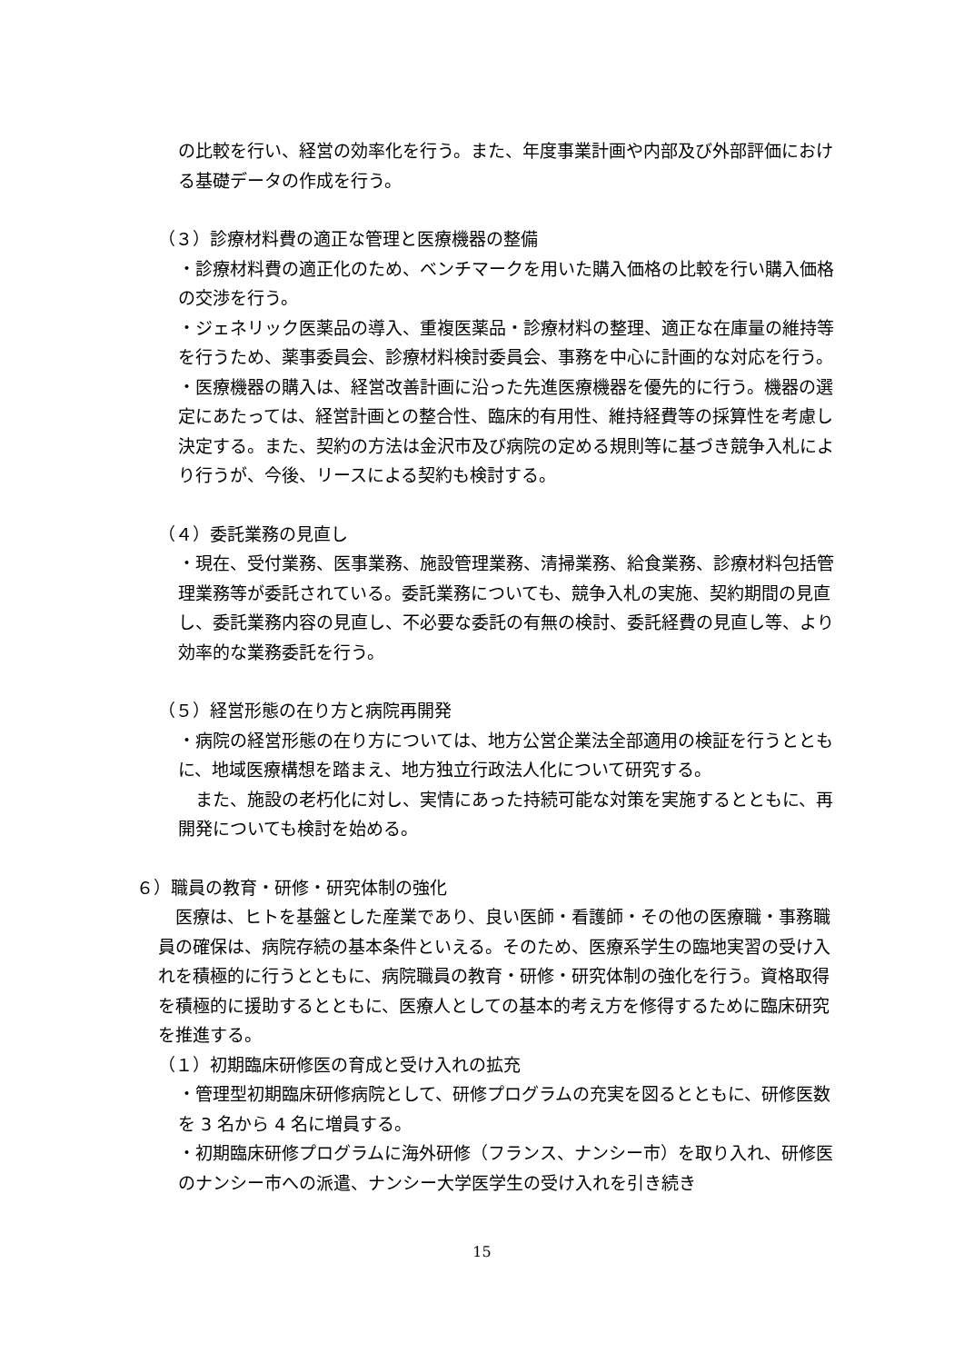の比較を行い、経営の効率化を行う。また、年度事業計画や内部及び外部評価における基礎データの作成を行う。
（３）診療材料費の適正な管理と医療機器の整備
・診療材料費の適正化のため、ベンチマークを用いた購入価格の比較を行い購入価格の交渉を行う。
・ジェネリック医薬品の導入、重複医薬品・診療材料の整理、適正な在庫量の維持等を行うため、薬事委員会、診療材料検討委員会、事務を中心に計画的な対応を行う。
・医療機器の購入は、経営改善計画に沿った先進医療機器を優先的に行う。機器の選定にあたっては、経営計画との整合性、臨床的有用性、維持経費等の採算性を考慮し決定する。また、契約の方法は金沢市及び病院の定める規則等に基づき競争入札により行うが、今後、リースによる契約も検討する。
（４）委託業務の見直し
・現在、受付業務、医事業務、施設管理業務、清掃業務、給食業務、診療材料包括管理業務等が委託されている。委託業務についても、競争入札の実施、契約期間の見直し、委託業務内容の見直し、不必要な委託の有無の検討、委託経費の見直し等、より効率的な業務委託を行う。
（５）経営形態の在り方と病院再開発
・病院の経営形態の在り方については、地方公営企業法全部適用の検証を行うとともに、地域医療構想を踏まえ、地方独立行政法人化について研究する。
　また、施設の老朽化に対し、実情にあった持続可能な対策を実施するとともに、再開発についても検討を始める。
６）職員の教育・研修・研究体制の強化
　医療は、ヒトを基盤とした産業であり、良い医師・看護師・その他の医療職・事務職員の確保は、病院存続の基本条件といえる。そのため、医療系学生の臨地実習の受け入れを積極的に行うとともに、病院職員の教育・研修・研究体制の強化を行う。資格取得を積極的に援助するとともに、医療人としての基本的考え方を修得するために臨床研究を推進する。
（１）初期臨床研修医の育成と受け入れの拡充
・管理型初期臨床研修病院として、研修プログラムの充実を図るとともに、研修医数を 3 名から 4 名に増員する。
・初期臨床研修プログラムに海外研修（フランス、ナンシー市）を取り入れ、研修医のナンシー市への派遣、ナンシー大学医学生の受け入れを引き続き
15